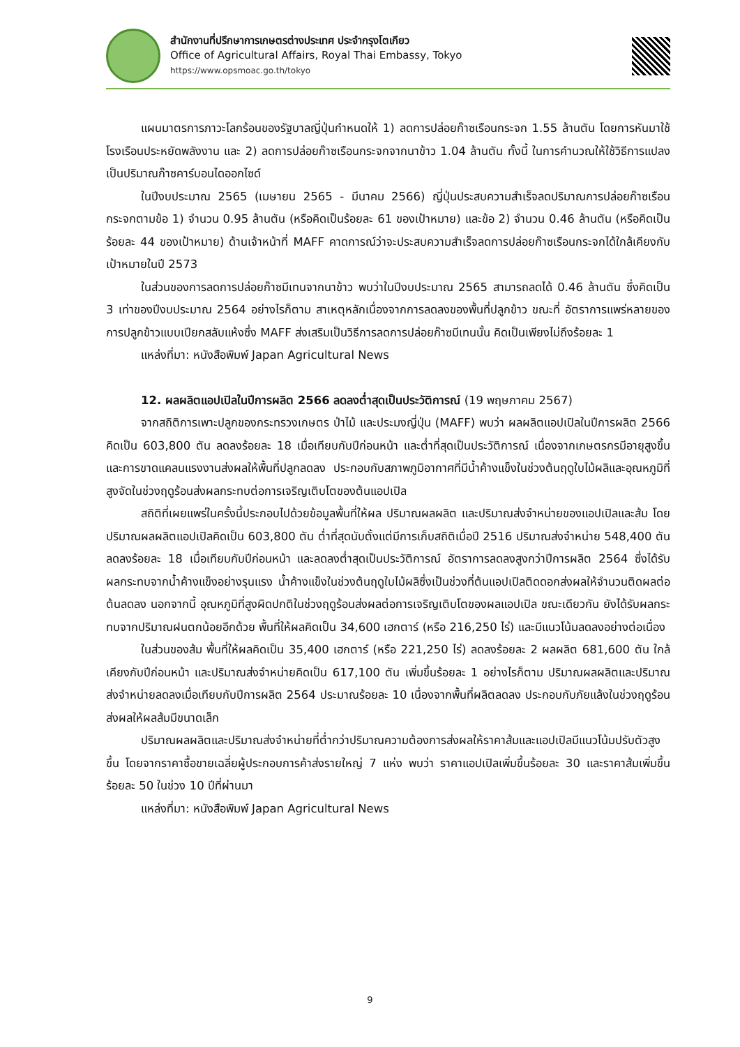สำนักงานที่ปรึกษาการเกษตรต่างประเทศ ประจำกรุงโตเกียว
Office of Agricultural Affairs, Royal Thai Embassy, Tokyo
https://www.opsmoac.go.th/tokyo
แผนมาตรการภาวะโลกร้อนของรัฐบาลญี่ปุ่นกำหนดให้ 1) ลดการปล่อยก๊าซเรือนกระจก 1.55 ล้านตัน โดยการหันมาใช้โรงเรือนประหยัดพลังงาน และ 2) ลดการปล่อยก๊าซเรือนกระจกจากนาข้าว 1.04 ล้านตัน ทั้งนี้ ในการคำนวณให้ใช้วิธีการแปลงเป็นปริมาณก๊าซคาร์บอนไดออกไซด์
ในปีงบประมาณ 2565 (เมษายน 2565 - มีนาคม 2566) ญี่ปุ่นประสบความสำเร็จลดปริมาณการปล่อยก๊าซเรือนกระจกตามข้อ 1) จำนวน 0.95 ล้านตัน (หรือคิดเป็นร้อยละ 61 ของเป้าหมาย) และข้อ 2) จำนวน 0.46 ล้านตัน (หรือคิดเป็นร้อยละ 44 ของเป้าหมาย) ด้านเจ้าหน้าที่ MAFF คาดการณ์ว่าจะประสบความสำเร็จลดการปล่อยก๊าซเรือนกระจกได้ใกล้เคียงกับเป้าหมายในปี 2573
ในส่วนของการลดการปล่อยก๊าซมีเทนจากนาข้าว พบว่าในปีงบประมาณ 2565 สามารถลดได้ 0.46 ล้านตัน ซึ่งคิดเป็น 3 เท่าของปีงบประมาณ 2564 อย่างไรก็ตาม สาเหตุหลักเนื่องจากการลดลงของพื้นที่ปลูกข้าว ขณะที่ อัตราการแพร่หลายของการปลูกข้าวแบบเปียกสลับแห้งซึ่ง MAFF ส่งเสริมเป็นวิธีการลดการปล่อยก๊าซมีเทนนั้น คิดเป็นเพียงไม่ถึงร้อยละ 1
แหล่งที่มา: หนังสือพิมพ์ Japan Agricultural News
12. ผลผลิตแอปเปิลในปีการผลิต 2566 ลดลงต่ำสุดเป็นประวัติการณ์ (19 พฤษภาคม 2567)
จากสถิติการเพาะปลูกของกระทรวงเกษตร ป่าไม้ และประมงญี่ปุ่น (MAFF) พบว่า ผลผลิตแอปเปิลในปีการผลิต 2566 คิดเป็น 603,800 ตัน ลดลงร้อยละ 18 เมื่อเทียบกับปีก่อนหน้า และต่ำที่สุดเป็นประวัติการณ์ เนื่องจากเกษตรกรมีอายุสูงขึ้นและการขาดแคลนแรงงานส่งผลให้พื้นที่ปลูกลดลง ประกอบกับสภาพภูมิอากาศที่มีน้ำค้างแข็งในช่วงต้นฤดูใบไม้ผลิและอุณหภูมิที่สูงจัดในช่วงฤดูร้อนส่งผลกระทบต่อการเจริญเติบโตของต้นแอปเปิล
สถิติที่เผยแพร่ในครั้งนี้ประกอบไปด้วยข้อมูลพื้นที่ให้ผล ปริมาณผลผลิต และปริมาณส่งจำหน่ายของแอปเปิลและส้ม โดยปริมาณผลผลิตแอปเปิลคิดเป็น 603,800 ตัน ต่ำที่สุดนับตั้งแต่มีการเก็บสถิติเมื่อปี 2516 ปริมาณส่งจำหน่าย 548,400 ตัน ลดลงร้อยละ 18 เมื่อเทียบกับปีก่อนหน้า และลดลงต่ำสุดเป็นประวัติการณ์ อัตราการลดลงสูงกว่าปีการผลิต 2564 ซึ่งได้รับผลกระทบจากน้ำค้างแข็งอย่างรุนแรง น้ำค้างแข็งในช่วงต้นฤดูใบไม้ผลิซึ่งเป็นช่วงที่ต้นแอปเปิลติดดอกส่งผลให้จำนวนติดผลต่อต้นลดลง นอกจากนี้ อุณหภูมิที่สูงผิดปกติในช่วงฤดูร้อนส่งผลต่อการเจริญเติบโตของผลแอปเปิล ขณะเดียวกัน ยังได้รับผลกระทบจากปริมาณฝนตกน้อยอีกด้วย พื้นที่ให้ผลคิดเป็น 34,600 เฮกตาร์ (หรือ 216,250 ไร่) และมีแนวโน้มลดลงอย่างต่อเนื่อง
ในส่วนของส้ม พื้นที่ให้ผลคิดเป็น 35,400 เฮกตาร์ (หรือ 221,250 ไร่) ลดลงร้อยละ 2 ผลผลิต 681,600 ตัน ใกล้เคียงกับปีก่อนหน้า และปริมาณส่งจำหน่ายคิดเป็น 617,100 ตัน เพิ่มขึ้นร้อยละ 1 อย่างไรก็ตาม ปริมาณผลผลิตและปริมาณส่งจำหน่ายลดลงเมื่อเทียบกับปีการผลิต 2564 ประมาณร้อยละ 10 เนื่องจากพื้นที่ผลิตลดลง ประกอบกับภัยแล้งในช่วงฤดูร้อนส่งผลให้ผลส้มมีขนาดเล็ก
ปริมาณผลผลิตและปริมาณส่งจำหน่ายที่ต่ำกว่าปริมาณความต้องการส่งผลให้ราคาส้มและแอปเปิลมีแนวโน้มปรับตัวสูงขึ้น โดยจากราคาซื้อขายเฉลี่ยผู้ประกอบการค้าส่งรายใหญ่ 7 แห่ง พบว่า ราคาแอปเปิลเพิ่มขึ้นร้อยละ 30 และราคาส้มเพิ่มขึ้นร้อยละ 50 ในช่วง 10 ปีที่ผ่านมา
แหล่งที่มา: หนังสือพิมพ์ Japan Agricultural News
9